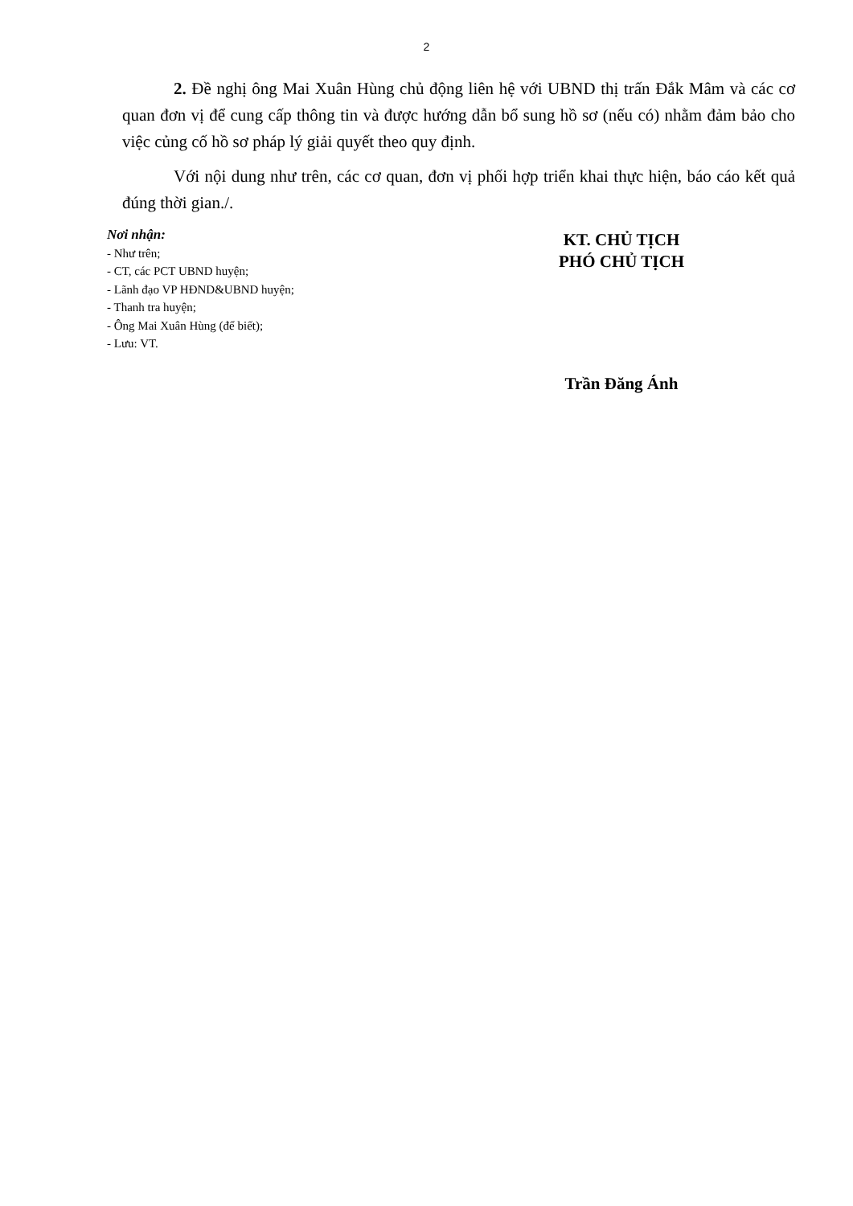2
2. Đề nghị ông Mai Xuân Hùng chủ động liên hệ với UBND thị trấn Đắk Mâm và các cơ quan đơn vị để cung cấp thông tin và được hướng dẫn bổ sung hồ sơ (nếu có) nhằm đảm bảo cho việc củng cố hồ sơ pháp lý giải quyết theo quy định.
Với nội dung như trên, các cơ quan, đơn vị phối hợp triển khai thực hiện, báo cáo kết quả đúng thời gian./.
Nơi nhận:
- Như trên;
- CT, các PCT UBND huyện;
- Lãnh đạo VP HĐND&UBND huyện;
- Thanh tra huyện;
- Ông Mai Xuân Hùng (để biết);
- Lưu: VT.
KT. CHỦ TỊCH
PHÓ CHỦ TỊCH
Trần Đăng Ánh